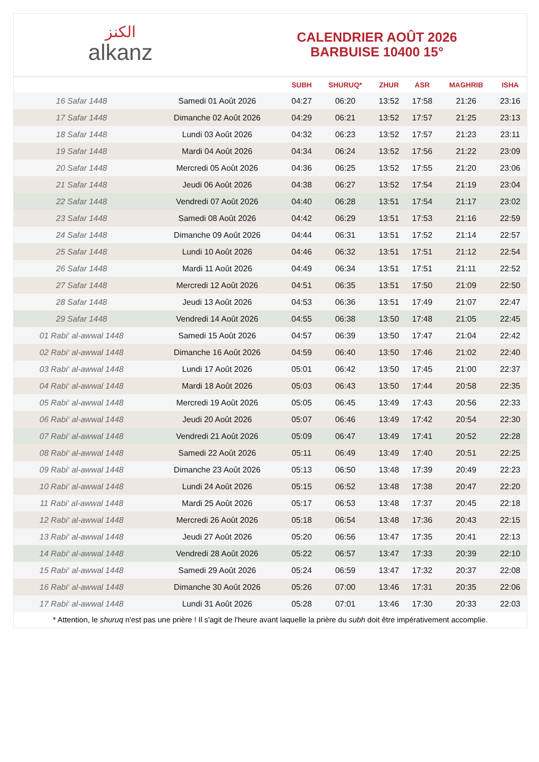الكنز
alkanz
CALENDRIER AOÛT 2026
BARBUISE 10400 15°
| | | SUBH | SHURUQ* | ZHUR | ASR | MAGHRIB | ISHA |
| --- | --- | --- | --- | --- | --- | --- | --- |
| 16 Safar 1448 | Samedi 01 Août 2026 | 04:27 | 06:20 | 13:52 | 17:58 | 21:26 | 23:16 |
| 17 Safar 1448 | Dimanche 02 Août 2026 | 04:29 | 06:21 | 13:52 | 17:57 | 21:25 | 23:13 |
| 18 Safar 1448 | Lundi 03 Août 2026 | 04:32 | 06:23 | 13:52 | 17:57 | 21:23 | 23:11 |
| 19 Safar 1448 | Mardi 04 Août 2026 | 04:34 | 06:24 | 13:52 | 17:56 | 21:22 | 23:09 |
| 20 Safar 1448 | Mercredi 05 Août 2026 | 04:36 | 06:25 | 13:52 | 17:55 | 21:20 | 23:06 |
| 21 Safar 1448 | Jeudi 06 Août 2026 | 04:38 | 06:27 | 13:52 | 17:54 | 21:19 | 23:04 |
| 22 Safar 1448 | Vendredi 07 Août 2026 | 04:40 | 06:28 | 13:51 | 17:54 | 21:17 | 23:02 |
| 23 Safar 1448 | Samedi 08 Août 2026 | 04:42 | 06:29 | 13:51 | 17:53 | 21:16 | 22:59 |
| 24 Safar 1448 | Dimanche 09 Août 2026 | 04:44 | 06:31 | 13:51 | 17:52 | 21:14 | 22:57 |
| 25 Safar 1448 | Lundi 10 Août 2026 | 04:46 | 06:32 | 13:51 | 17:51 | 21:12 | 22:54 |
| 26 Safar 1448 | Mardi 11 Août 2026 | 04:49 | 06:34 | 13:51 | 17:51 | 21:11 | 22:52 |
| 27 Safar 1448 | Mercredi 12 Août 2026 | 04:51 | 06:35 | 13:51 | 17:50 | 21:09 | 22:50 |
| 28 Safar 1448 | Jeudi 13 Août 2026 | 04:53 | 06:36 | 13:51 | 17:49 | 21:07 | 22:47 |
| 29 Safar 1448 | Vendredi 14 Août 2026 | 04:55 | 06:38 | 13:50 | 17:48 | 21:05 | 22:45 |
| 01 Rabi‘ al-awwal 1448 | Samedi 15 Août 2026 | 04:57 | 06:39 | 13:50 | 17:47 | 21:04 | 22:42 |
| 02 Rabi‘ al-awwal 1448 | Dimanche 16 Août 2026 | 04:59 | 06:40 | 13:50 | 17:46 | 21:02 | 22:40 |
| 03 Rabi‘ al-awwal 1448 | Lundi 17 Août 2026 | 05:01 | 06:42 | 13:50 | 17:45 | 21:00 | 22:37 |
| 04 Rabi‘ al-awwal 1448 | Mardi 18 Août 2026 | 05:03 | 06:43 | 13:50 | 17:44 | 20:58 | 22:35 |
| 05 Rabi‘ al-awwal 1448 | Mercredi 19 Août 2026 | 05:05 | 06:45 | 13:49 | 17:43 | 20:56 | 22:33 |
| 06 Rabi‘ al-awwal 1448 | Jeudi 20 Août 2026 | 05:07 | 06:46 | 13:49 | 17:42 | 20:54 | 22:30 |
| 07 Rabi‘ al-awwal 1448 | Vendredi 21 Août 2026 | 05:09 | 06:47 | 13:49 | 17:41 | 20:52 | 22:28 |
| 08 Rabi‘ al-awwal 1448 | Samedi 22 Août 2026 | 05:11 | 06:49 | 13:49 | 17:40 | 20:51 | 22:25 |
| 09 Rabi‘ al-awwal 1448 | Dimanche 23 Août 2026 | 05:13 | 06:50 | 13:48 | 17:39 | 20:49 | 22:23 |
| 10 Rabi‘ al-awwal 1448 | Lundi 24 Août 2026 | 05:15 | 06:52 | 13:48 | 17:38 | 20:47 | 22:20 |
| 11 Rabi‘ al-awwal 1448 | Mardi 25 Août 2026 | 05:17 | 06:53 | 13:48 | 17:37 | 20:45 | 22:18 |
| 12 Rabi‘ al-awwal 1448 | Mercredi 26 Août 2026 | 05:18 | 06:54 | 13:48 | 17:36 | 20:43 | 22:15 |
| 13 Rabi‘ al-awwal 1448 | Jeudi 27 Août 2026 | 05:20 | 06:56 | 13:47 | 17:35 | 20:41 | 22:13 |
| 14 Rabi‘ al-awwal 1448 | Vendredi 28 Août 2026 | 05:22 | 06:57 | 13:47 | 17:33 | 20:39 | 22:10 |
| 15 Rabi‘ al-awwal 1448 | Samedi 29 Août 2026 | 05:24 | 06:59 | 13:47 | 17:32 | 20:37 | 22:08 |
| 16 Rabi‘ al-awwal 1448 | Dimanche 30 Août 2026 | 05:26 | 07:00 | 13:46 | 17:31 | 20:35 | 22:06 |
| 17 Rabi‘ al-awwal 1448 | Lundi 31 Août 2026 | 05:28 | 07:01 | 13:46 | 17:30 | 20:33 | 22:03 |
* Attention, le shuruq n'est pas une prière ! Il s'agit de l'heure avant laquelle la prière du subh doit être impérativement accomplie.